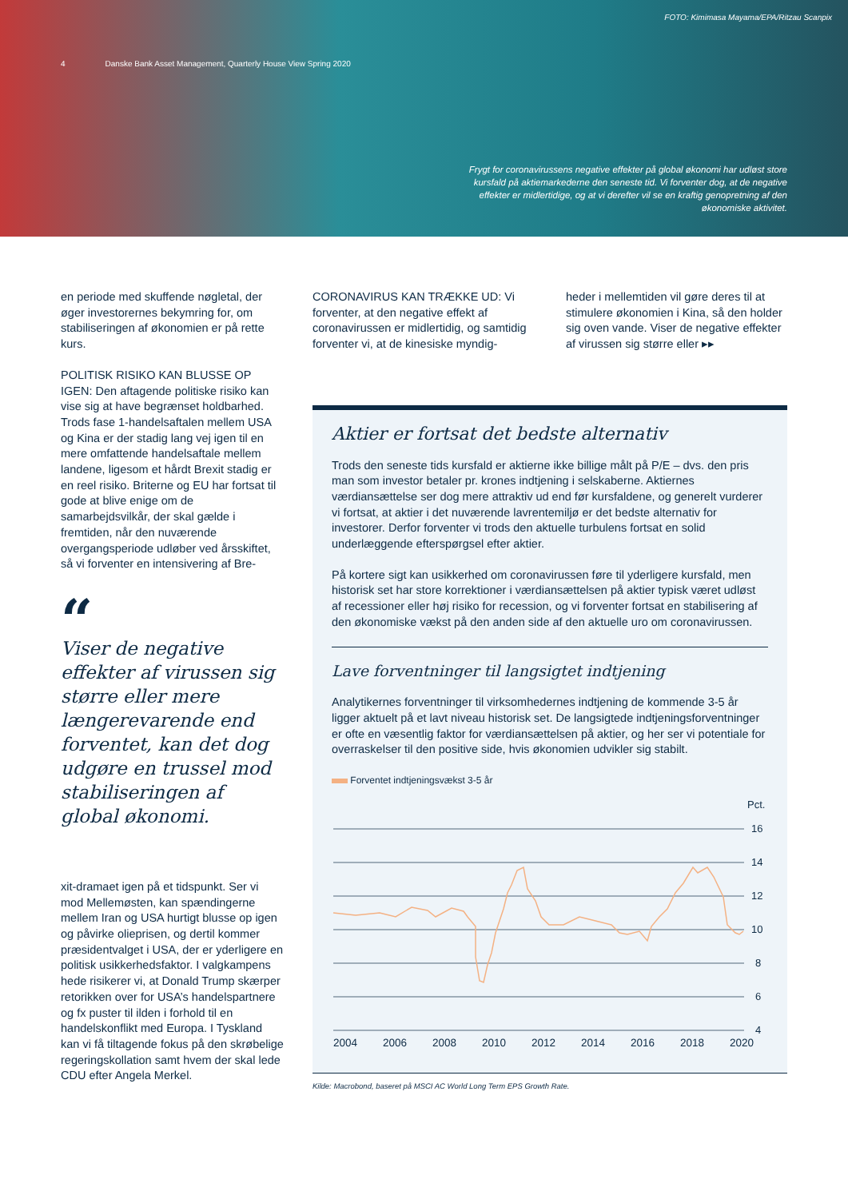FOTO: Kimimasa Mayama/EPA/Ritzau Scanpix
4 Danske Bank Asset Management, Quarterly House View Spring 2020
Frygt for coronavirussens negative effekter på global økonomi har udløst store kursfald på aktiemarkederne den seneste tid. Vi forventer dog, at de negative effekter er midlertidige, og at vi derefter vil se en kraftig genopretning af den økonomiske aktivitet.
en periode med skuffende nøgletal, der øger investorernes bekymring for, om stabiliseringen af økonomien er på rette kurs.
POLITISK RISIKO KAN BLUSSE OP IGEN: Den aftagende politiske risiko kan vise sig at have begrænset holdbarhed. Trods fase 1-handelsaftalen mellem USA og Kina er der stadig lang vej igen til en mere omfattende handelsaftale mellem landene, ligesom et hårdt Brexit stadig er en reel risiko. Briterne og EU har fortsat til gode at blive enige om de samarbejdsvilkår, der skal gælde i fremtiden, når den nuværende overgangsperiode udløber ved årsskiftet, så vi forventer en intensivering af Bre-
“
Viser de negative effekter af virussen sig større eller mere længerevarende end forventet, kan det dog udgøre en trussel mod stabiliseringen af global økonomi.
xit-dramaet igen på et tidspunkt. Ser vi mod Mellemøsten, kan spændingerne mellem Iran og USA hurtigt blusse op igen og påvirke olieprisen, og dertil kommer præsidentvalget i USA, der er yderligere en politisk usikkerhedsfaktor. I valgkampens hede risikerer vi, at Donald Trump skærper retorikken over for USA’s handelspartnere og fx puster til ilden i forhold til en handelskonflikt med Europa. I Tyskland kan vi få tiltagende fokus på den skrøbelige regeringskollation samt hvem der skal lede CDU efter Angela Merkel.
CORONAVIRUS KAN TRÆKKE UD: Vi forventer, at den negative effekt af coronavirussen er midlertidig, og samtidig forventer vi, at de kinesiske myndig-
heder i mellemtiden vil gøre deres til at stimulere økonomien i Kina, så den holder sig oven vande. Viser de negative effekter af virussen sig større eller ▸▸
Aktier er fortsat det bedste alternativ
Trods den seneste tids kursfald er aktierne ikke billige målt på P/E – dvs. den pris man som investor betaler pr. krones indtjening i selskaberne. Aktiernes værdiansættelse ser dog mere attraktiv ud end før kursfaldene, og generelt vurderer vi fortsat, at aktier i det nuværende lavrentemiljø er det bedste alternativ for investorer. Derfor forventer vi trods den aktuelle turbulens fortsat en solid underlæggende efterspørgsel efter aktier.
På kortere sigt kan usikkerhed om coronavirussen føre til yderligere kursfald, men historisk set har store korrektioner i værdiansættelsen på aktier typisk været udløst af recessioner eller høj risiko for recession, og vi forventer fortsat en stabilisering af den økonomiske vækst på den anden side af den aktuelle uro om coronavirussen.
Lave forventninger til langsigtet indtjening
Analytikernes forventninger til virksomhedernes indtjening de kommende 3-5 år ligger aktuelt på et lavt niveau historisk set. De langsigtede indtjeningsforventninger er ofte en væsentlig faktor for værdiansættelsen på aktier, og her ser vi potentiale for overraskelser til den positive side, hvis økonomien udvikler sig stabilt.
Forventet indtjeningsvækst 3-5 år
Pct.
16
14
12
10
8
6
4
2004
2006
2008
2010
2012
2014
2016
2018
2020
Kilde: Macrobond, baseret på MSCI AC World Long Term EPS Growth Rate.